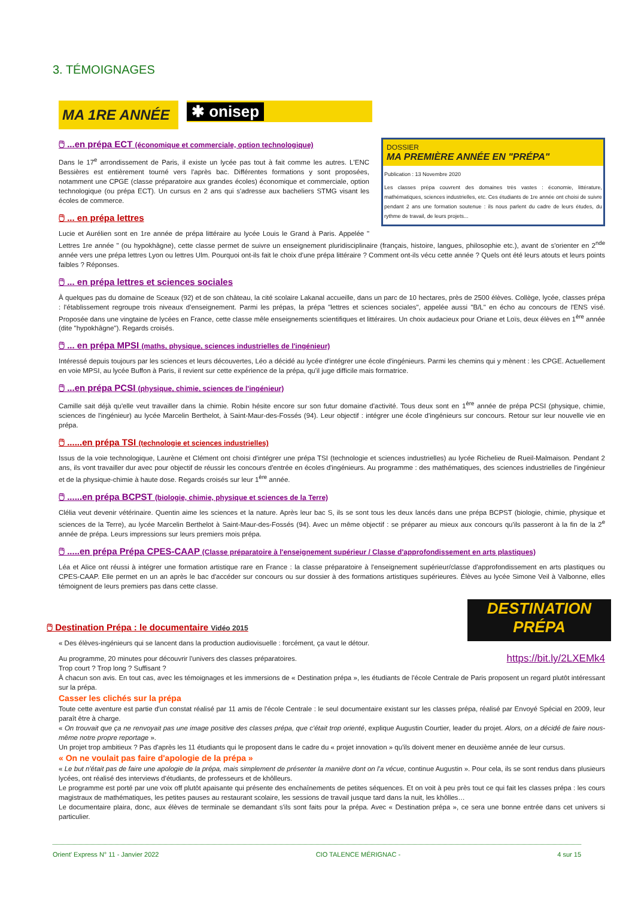3. TÉMOIGNAGES
MA 1RE ANNÉE
✱ onisep
DOSSIER
MA PREMIÈRE ANNÉE EN "PRÉPA"
Publication : 13 Novembre 2020
Les classes prépa couvrent des domaines très vastes : économie, littérature, mathématiques, sciences industrielles, etc. Ces étudiants de 1re année ont choisi de suivre pendant 2 ans une formation soutenue : ils nous parlent du cadre de leurs études, du rythme de travail, de leurs projets...
🖱 ...en prépa ECT (économique et commerciale, option technologique)
Dans le 17<sup>e</sup> arrondissement de Paris, il existe un lycée pas tout à fait comme les autres. L'ENC Bessières est entièrement tourné vers l'après bac. Différentes formations y sont proposées, notamment une CPGE (classe préparatoire aux grandes écoles) économique et commerciale, option technologique (ou prépa ECT). Un cursus en 2 ans qui s'adresse aux bacheliers STMG visant les écoles de commerce.
🖱 ... en prépa lettres
Lucie et Aurélien sont en 1re année de prépa littéraire au lycée Louis le Grand à Paris. Appelée " Lettres 1re année " (ou hypokhâgne), cette classe permet de suivre un enseignement pluridisciplinaire (français, histoire, langues, philosophie etc.), avant de s'orienter en 2<sup>nde</sup> année vers une prépa lettres Lyon ou lettres Ulm. Pourquoi ont-ils fait le choix d'une prépa littéraire ? Comment ont-ils vécu cette année ? Quels ont été leurs atouts et leurs points faibles ? Réponses.
🖱 ... en prépa lettres et sciences sociales
À quelques pas du domaine de Sceaux (92) et de son château, la cité scolaire Lakanal accueille, dans un parc de 10 hectares, près de 2500 élèves. Collège, lycée, classes prépa : l'établissement regroupe trois niveaux d'enseignement. Parmi les prépas, la prépa "lettres et sciences sociales", appelée aussi "B/L" en écho au concours de l'ENS visé. Proposée dans une vingtaine de lycées en France, cette classe mêle enseignements scientifiques et littéraires. Un choix audacieux pour Oriane et Loïs, deux élèves en 1<sup>ère</sup> année (dite "hypokhâgne"). Regards croisés.
🖱 ... en prépa MPSI (maths, physique, sciences industrielles de l'ingénieur)
Intéressé depuis toujours par les sciences et leurs découvertes, Léo a décidé au lycée d'intégrer une école d'ingénieurs. Parmi les chemins qui y mènent : les CPGE. Actuellement en voie MPSI, au lycée Buffon à Paris, il revient sur cette expérience de la prépa, qu'il juge difficile mais formatrice.
🖱 ...en prépa PCSI (physique, chimie, sciences de l'ingénieur)
Camille sait déjà qu'elle veut travailler dans la chimie. Robin hésite encore sur son futur domaine d'activité. Tous deux sont en 1<sup>ère</sup> année de prépa PCSI (physique, chimie, sciences de l'ingénieur) au lycée Marcelin Berthelot, à Saint-Maur-des-Fossés (94). Leur objectif : intégrer une école d'ingénieurs sur concours. Retour sur leur nouvelle vie en prépa.
🖱 ......en prépa TSI (technologie et sciences industrielles)
Issus de la voie technologique, Laurène et Clément ont choisi d'intégrer une prépa TSI (technologie et sciences industrielles) au lycée Richelieu de Rueil-Malmaison. Pendant 2 ans, ils vont travailler dur avec pour objectif de réussir les concours d'entrée en écoles d'ingénieurs. Au programme : des mathématiques, des sciences industrielles de l'ingénieur et de la physique-chimie à haute dose. Regards croisés sur leur 1<sup>ère</sup> année.
🖱 ......en prépa BCPST (biologie, chimie, physique et sciences de la Terre)
Clélia veut devenir vétérinaire. Quentin aime les sciences et la nature. Après leur bac S, ils se sont tous les deux lancés dans une prépa BCPST (biologie, chimie, physique et sciences de la Terre), au lycée Marcelin Berthelot à Saint-Maur-des-Fossés (94). Avec un même objectif : se préparer au mieux aux concours qu'ils passeront à la fin de la 2<sup>e</sup> année de prépa. Leurs impressions sur leurs premiers mois prépa.
🖱 .....en prépa Prépa CPES-CAAP (Classe préparatoire à l'enseignement supérieur / Classe d'approfondissement en arts plastiques)
Léa et Alice ont réussi à intégrer une formation artistique rare en France : la classe préparatoire à l'enseignement supérieur/classe d'approfondissement en arts plastiques ou CPES-CAAP. Elle permet en un an après le bac d'accéder sur concours ou sur dossier à des formations artistiques supérieures. Élèves au lycée Simone Veil à Valbonne, elles témoignent de leurs premiers pas dans cette classe.
DESTINATION PRÉPA
🖱 Destination Prépa : le documentaire Vidéo 2015
« Des élèves-ingénieurs qui se lancent dans la production audiovisuelle : forcément, ça vaut le détour.
https://bit.ly/2LXEMk4 Au programme, 20 minutes pour découvrir l'univers des classes préparatoires.
Trop court ? Trop long ? Suffisant ?
À chacun son avis. En tout cas, avec les témoignages et les immersions de « Destination prépa », les étudiants de l'école Centrale de Paris proposent un regard plutôt intéressant sur la prépa.
Casser les clichés sur la prépa
Toute cette aventure est partie d'un constat réalisé par 11 amis de l'école Centrale : le seul documentaire existant sur les classes prépa, réalisé par Envoyé Spécial en 2009, leur paraît être à charge.
« On trouvait que ça ne renvoyait pas une image positive des classes prépa, que c'était trop orienté, explique Augustin Courtier, leader du projet. Alors, on a décidé de faire nous-même notre propre reportage ».
Un projet trop ambitieux ? Pas d'après les 11 étudiants qui le proposent dans le cadre du « projet innovation » qu'ils doivent mener en deuxième année de leur cursus.
« On ne voulait pas faire d'apologie de la prépa »
« Le but n'était pas de faire une apologie de la prépa, mais simplement de présenter la manière dont on l'a vécue, continue Augustin ». Pour cela, ils se sont rendus dans plusieurs lycées, ont réalisé des interviews d'étudiants, de professeurs et de khôlleurs.
Le programme est porté par une voix off plutôt apaisante qui présente des enchaînements de petites séquences. Et on voit à peu près tout ce qui fait les classes prépa : les cours magistraux de mathématiques, les petites pauses au restaurant scolaire, les sessions de travail jusque tard dans la nuit, les khôlles…
Le documentaire plaira, donc, aux élèves de terminale se demandant s'ils sont faits pour la prépa. Avec « Destination prépa », ce sera une bonne entrée dans cet univers si particulier.
Orient' Express N° 11 - Janvier 2022 CIO TALENCE MÉRIGNAC - 4 sur 15